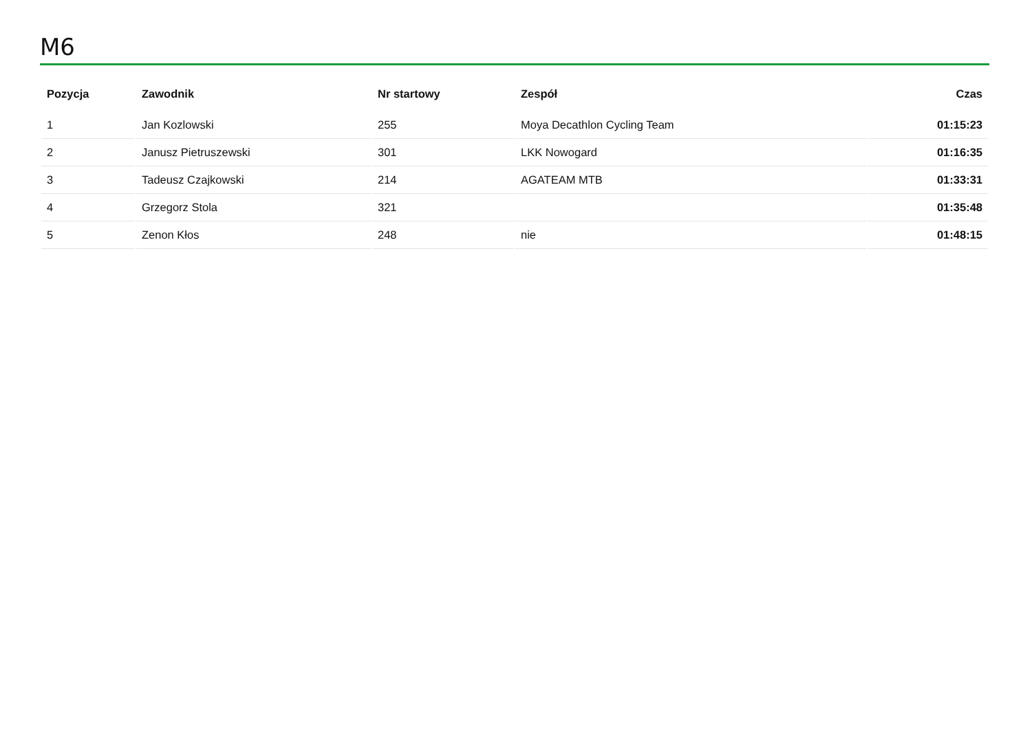M6
| Pozycja | Zawodnik | Nr startowy | Zespół | Czas |
| --- | --- | --- | --- | --- |
| 1 | Jan Kozlowski | 255 | Moya Decathlon Cycling Team | 01:15:23 |
| 2 | Janusz Pietruszewski | 301 | LKK Nowogard | 01:16:35 |
| 3 | Tadeusz Czajkowski | 214 | AGATEAM MTB | 01:33:31 |
| 4 | Grzegorz Stola | 321 | | 01:35:48 |
| 5 | Zenon Kłos | 248 | nie | 01:48:15 |